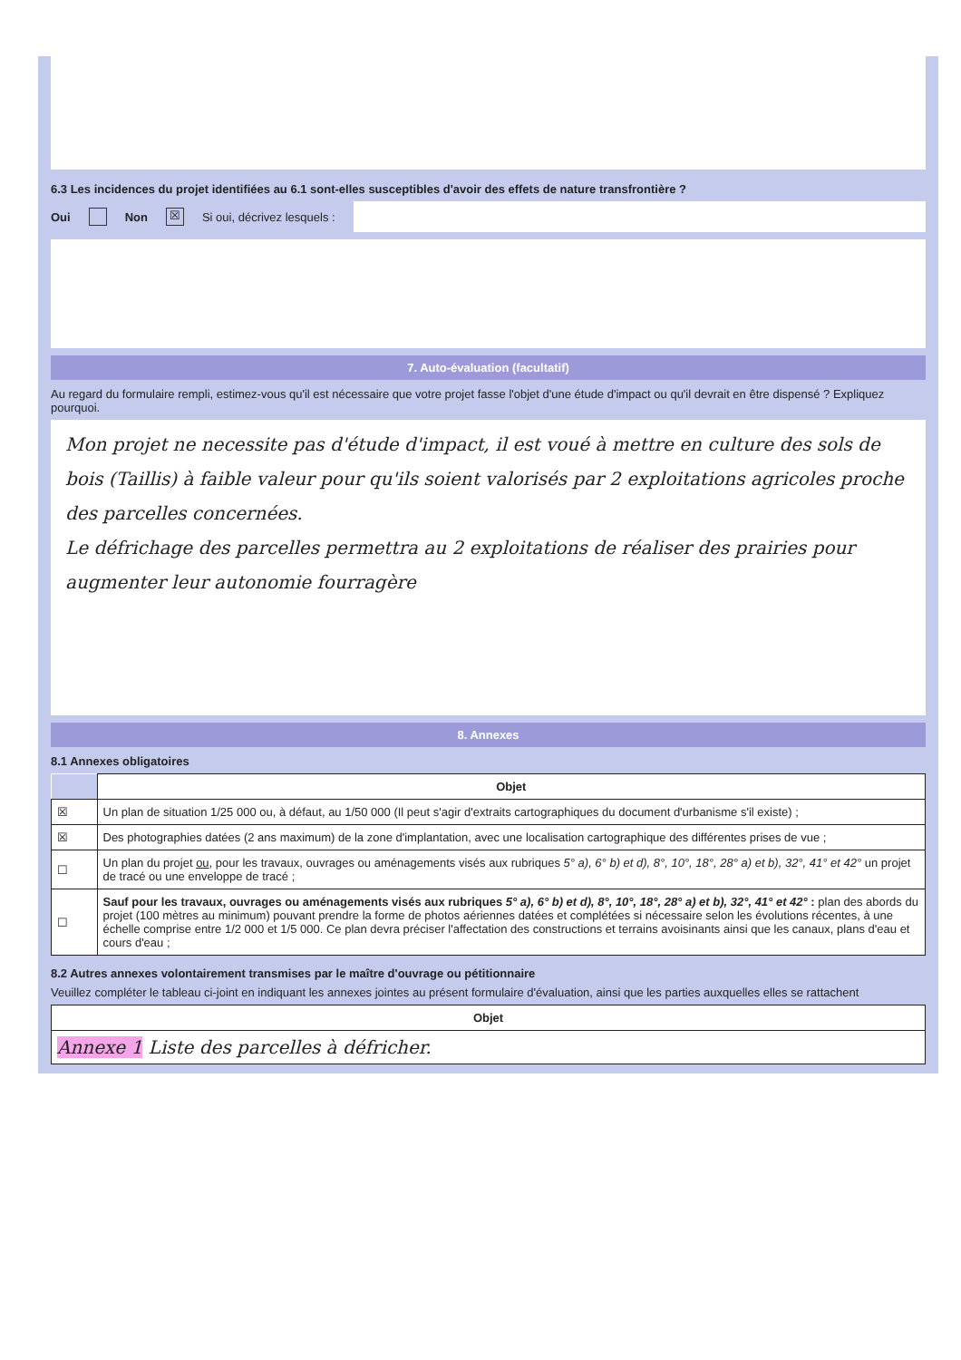6.3 Les incidences du projet identifiées au 6.1 sont-elles susceptibles d'avoir des effets de nature transfrontière ?
Oui Non ☒ Si oui, décrivez lesquels :
7. Auto-évaluation (facultatif)
Au regard du formulaire rempli, estimez-vous qu'il est nécessaire que votre projet fasse l'objet d'une étude d'impact ou qu'il devrait en être dispensé ? Expliquez pourquoi.
Mon projet ne necessite pas d'étude d'impact, il est voué à mettre en culture des sols de bois (Taillis) à faible valeur pour qu'ils soient valorisés par 2 exploitations agricoles proche des parcelles concernées.
Le défrichage des parcelles permettra au 2 exploitations de réaliser des prairies pour augmenter leur autonomie fourragère
8. Annexes
8.1 Annexes obligatoires
| | Objet |
| ☒ | Un plan de situation 1/25 000 ou, à défaut, au 1/50 000 (Il peut s'agir d'extraits cartographiques du document d'urbanisme s'il existe) ; |
| ☒ | Des photographies datées (2 ans maximum) de la zone d'implantation, avec une localisation cartographique des différentes prises de vue ; |
| ☐ | Un plan du projet ou , pour les travaux, ouvrages ou aménagements visés aux rubriques 5° a), 6° b) et d), 8°, 10°, 18°, 28° a) et b), 32°, 41° et 42° un projet de tracé ou une enveloppe de tracé ; |
| ☐ | Sauf pour les travaux, ouvrages ou aménagements visés aux rubriques 5° a), 6° b) et d), 8°, 10°, 18°, 28° a) et b), 32°, 41° et 42° : plan des abords du projet (100 mètres au minimum) pouvant prendre la forme de photos aériennes datées et complétées si nécessaire selon les évolutions récentes, à une échelle comprise entre 1/2 000 et 1/5 000. Ce plan devra préciser l'affectation des constructions et terrains avoisinants ainsi que les canaux, plans d'eau et cours d'eau ; |
8.2 Autres annexes volontairement transmises par le maître d'ouvrage ou pétitionnaire
Veuillez compléter le tableau ci-joint en indiquant les annexes jointes au présent formulaire d'évaluation, ainsi que les parties auxquelles elles se rattachent
| Objet |
| --- |
| Annexe 1 Liste des parcelles à défricher. |